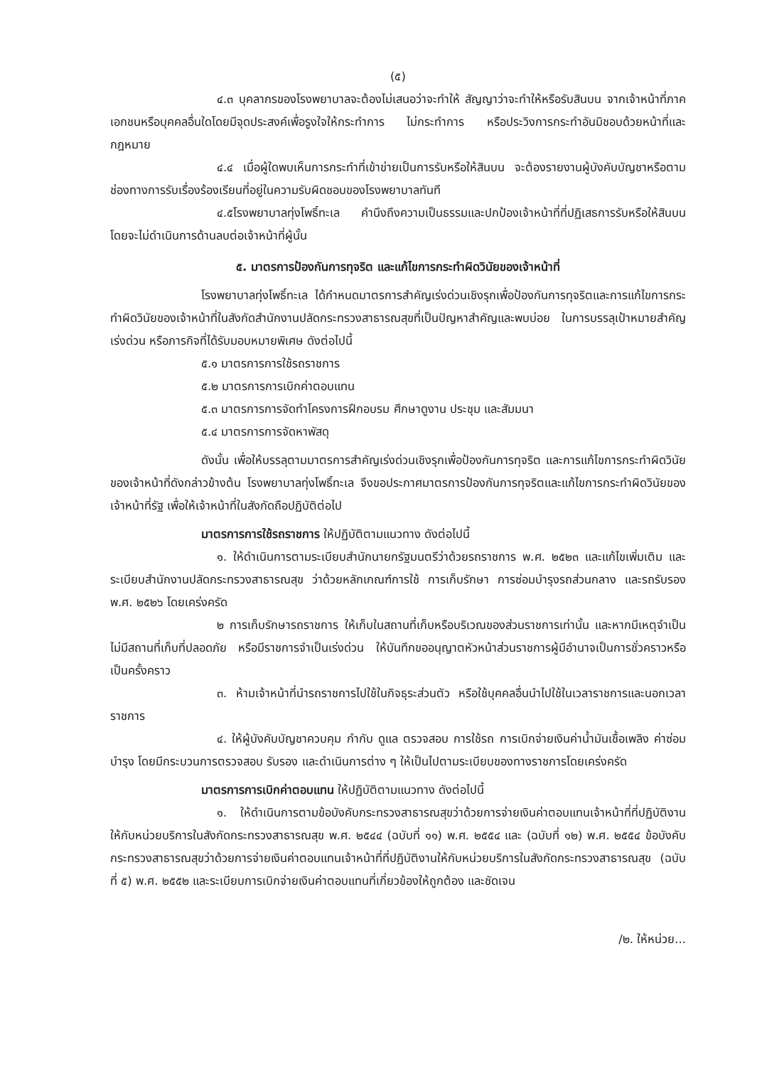(๕)
๔.๓ บุคลากรของโรงพยาบาลจะต้องไม่เสนอว่าจะทำให้ สัญญาว่าจะทำให้หรือรับสินบน จากเจ้าหน้าที่ภาคเอกชนหรือบุคคลอื่นใดโดยมีจุดประสงค์เพื่อรูงใจให้กระทำการ ไม่กระทำการ หรือประวิงการกระทำอันมิชอบด้วยหน้าที่และกฎหมาย
๔.๔ เมื่อผู้ใดพบเห็นการกระทำที่เข้าข่ายเป็นการรับหรือให้สินบน จะต้องรายงานผู้บังคับบัญชาหรือตามช่องทางการรับเรื่องร้องเรียนที่อยู่ในความรับผิดชอบของโรงพยาบาลทันที
๔.๕โรงพยาบาลทุ่งโพธิ์ทะเล คำนึงถึงความเป็นธรรมและปกป้องเจ้าหน้าที่ที่ปฏิเสธการรับหรือให้สินบน โดยจะไม่ดำเนินการด้านลบต่อเจ้าหน้าที่ผู้นั้น
๕. มาตรการป้องกันการทุจริต และแก้ไขการกระทำผิดวินัยของเจ้าหน้าที่
โรงพยาบาลทุ่งโพธิ์ทะเล ได้กำหนดมาตรการสำคัญเร่งด่วนเชิงรุกเพื่อป้องกันการทุจริตและการแก้ไขการกระทำผิดวินัยของเจ้าหน้าที่ในสังกัดสำนักงานปลัดกระทรวงสาธารณสุขที่เป็นปัญหาสำคัญและพบบ่อย ในการบรรลุเป้าหมายสำคัญเร่งด่วน หรือภารกิจที่ได้รับมอบหมายพิเศษ ดังต่อไปนี้
๕.๑ มาตรการการใช้รถราชการ
๕.๒ มาตรการการเบิกค่าตอบแทน
๕.๓ มาตรการการจัดทำโครงการฝึกอบรม ศึกษาดูงาน ประชุม และสัมมนา
๕.๔ มาตรการการจัดหาพัสดุ
ดังนั้น เพื่อให้บรรลุตามมาตรการสำคัญเร่งด่วนเชิงรุกเพื่อป้องกันการทุจริต และการแก้ไขการกระทำผิดวินัยของเจ้าหน้าที่ดังกล่าวข้างต้น โรงพยาบาลทุ่งโพธิ์ทะเล จึงขอประกาศมาตรการป้องกันการทุจริตและแก้ไขการกระทำผิดวินัยของเจ้าหน้าที่รัฐ เพื่อให้เจ้าหน้าที่ในสังกัดถือปฏิบัติต่อไป
มาตรการการใช้รถราชการ ให้ปฏิบัติตามแนวทาง ดังต่อไปนี้
๑. ให้ดำเนินการตามระเบียบสำนักนายกรัฐมนตรีว่าด้วยรถราชการ พ.ศ. ๒๕๒๓ และแก้ไขเพิ่มเติม และระเบียบสำนักงานปลัดกระทรวงสาธารณสุข ว่าด้วยหลักเกณฑ์การใช้ การเก็บรักษา การซ่อมบำรุงรถส่วนกลาง และรถรับรอง พ.ศ. ๒๕๒๖ โดยเคร่งครัด
๒ การเก็บรักษารถราชการ ให้เก็บในสถานที่เก็บหรือบริเวณของส่วนราชการเท่านั้น และหากมีเหตุจำเป็นไม่มีสถานที่เก็บที่ปลอดภัย หรือมีราชการจำเป็นเร่งด่วน ให้บันทึกขออนุญาตหัวหน้าส่วนราชการผู้มีอำนาจเป็นการชั่วคราวหรือเป็นครั้งคราว
๓. ห้ามเจ้าหน้าที่นำรถราชการไปใช้ในกิจธุระส่วนตัว หรือใช้บุคคลอื่นนำไปใช้ในเวลาราชการและนอกเวลาราชการ
๔. ให้ผู้บังคับบัญชาควบคุม กำกับ ดูแล ตรวจสอบ การใช้รถ การเบิกจ่ายเงินค่าน้ำมันเชื้อเพลิง ค่าซ่อมบำรุง โดยมีกระบวนการตรวจสอบ รับรอง และดำเนินการต่าง ๆ ให้เป็นไปตามระเบียบของทางราชการโดยเคร่งครัด
มาตรการการเบิกค่าตอบแทน ให้ปฏิบัติตามแนวทาง ดังต่อไปนี้
๑. ให้ดำเนินการตามข้อบังคับกระทรวงสาธารณสุขว่าด้วยการจ่ายเงินค่าตอบแทนเจ้าหน้าที่ที่ปฏิบัติงานให้กับหน่วยบริการในสังกัดกระทรวงสาธารณสุข พ.ศ. ๒๕๔๔ (ฉบับที่ ๑๑) พ.ศ. ๒๕๕๔ และ (ฉบับที่ ๑๒) พ.ศ. ๒๕๕๔ ข้อบังคับกระทรวงสาธารณสุขว่าด้วยการจ่ายเงินค่าตอบแทนเจ้าหน้าที่ที่ปฏิบัติงานให้กับหน่วยบริการในสังกัดกระทรวงสาธารณสุข (ฉบับที่ ๕) พ.ศ. ๒๕๕๒ และระเบียบการเบิกจ่ายเงินค่าตอบแทนที่เกี่ยวข้องให้ถูกต้อง และชัดเจน
/๒. ให้หน่วย...